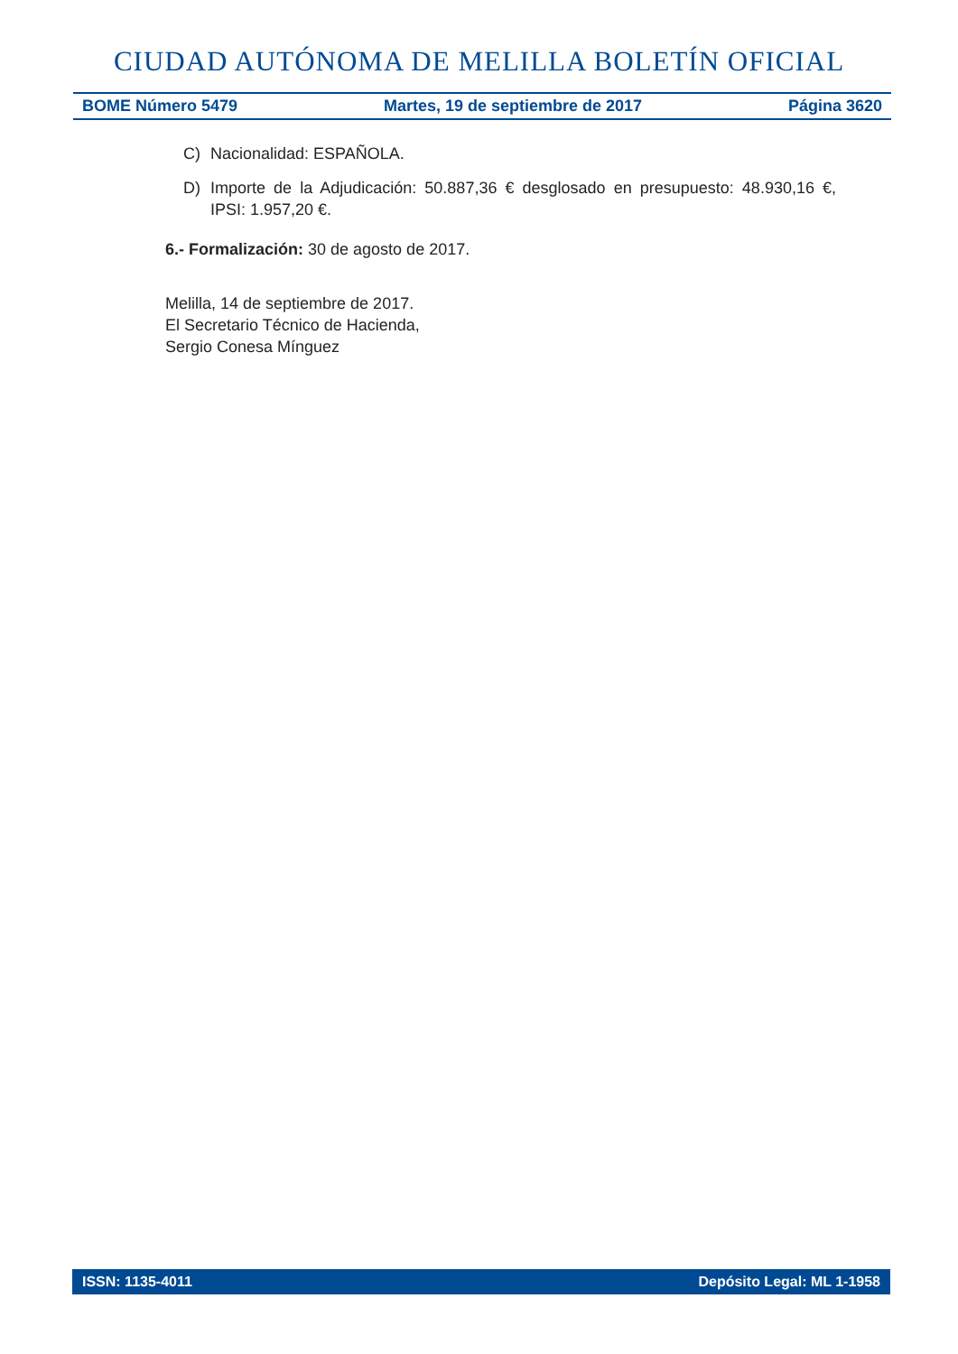CIUDAD AUTÓNOMA DE MELILLA BOLETÍN OFICIAL
BOME Número 5479 Martes, 19 de septiembre de 2017 Página 3620
C) Nacionalidad: ESPAÑOLA.
D) Importe de la Adjudicación: 50.887,36 € desglosado en presupuesto: 48.930,16 €, IPSI: 1.957,20 €.
6.- Formalización: 30 de agosto de 2017.
Melilla, 14 de septiembre de 2017.
El Secretario Técnico de Hacienda,
Sergio Conesa Mínguez
ISSN: 1135-4011 Depósito Legal: ML 1-1958